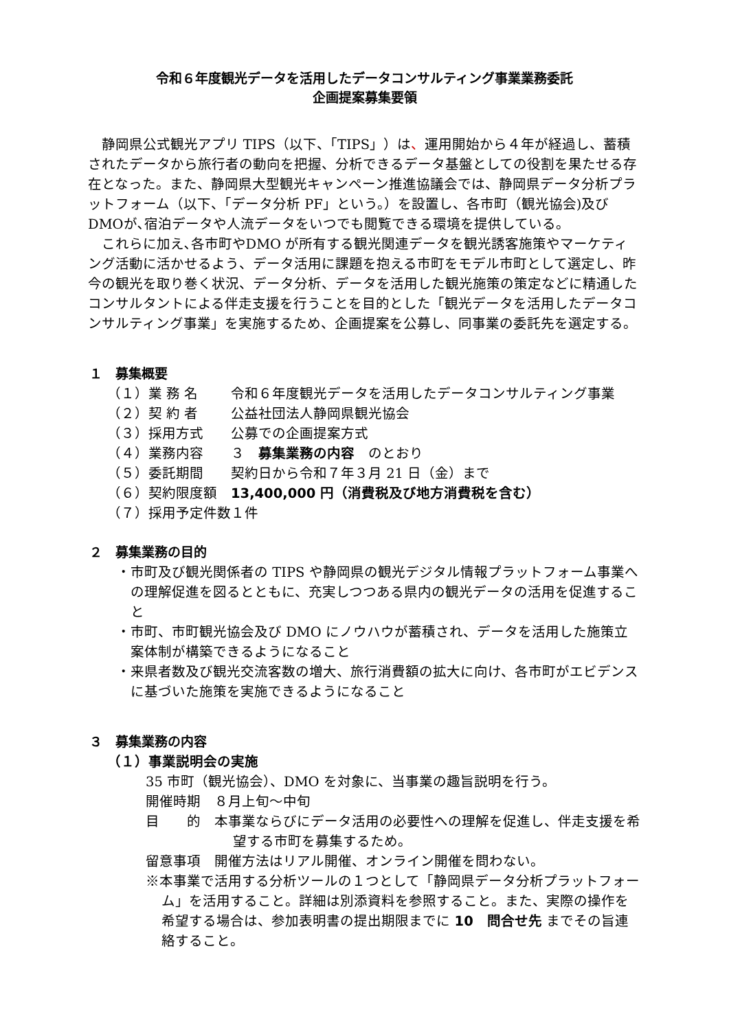令和６年度観光データを活用したデータコンサルティング事業業務委託
企画提案募集要領
静岡県公式観光アプリ TIPS（以下、「TIPS」）は、運用開始から４年が経過し、蓄積されたデータから旅行者の動向を把握、分析できるデータ基盤としての役割を果たせる存在となった。また、静岡県大型観光キャンペーン推進協議会では、静岡県データ分析プラットフォーム（以下、「データ分析 PF」という。）を設置し、各市町（観光協会)及びDMOが､宿泊データや人流データをいつでも閲覧できる環境を提供している。
これらに加え､各市町やDMO が所有する観光関連データを観光誘客施策やマーケティング活動に活かせるよう、データ活用に課題を抱える市町をモデル市町として選定し、昨今の観光を取り巻く状況、データ分析、データを活用した観光施策の策定などに精通したコンサルタントによる伴走支援を行うことを目的とした「観光データを活用したデータコンサルティング事業」を実施するため、企画提案を公募し、同事業の委託先を選定する。
１　募集概要
（１）業 務 名 令和６年度観光データを活用したデータコンサルティング事業
（２）契 約 者 公益社団法人静岡県観光協会
（３）採用方式 公募での企画提案方式
（４）業務内容 ３　募集業務の内容　のとおり
（５）委託期間 契約日から令和７年３月 21 日（金）まで
（６）契約限度額 13,400,000 円（消費税及び地方消費税を含む）
（７）採用予定件数 １件
２　募集業務の目的
・市町及び観光関係者の TIPS や静岡県の観光デジタル情報プラットフォーム事業への理解促進を図るとともに、充実しつつある県内の観光データの活用を促進すること
・市町、市町観光協会及び DMO にノウハウが蓄積され、データを活用した施策立案体制が構築できるようになること
・来県者数及び観光交流客数の増大、旅行消費額の拡大に向け、各市町がエビデンスに基づいた施策を実施できるようになること
３　募集業務の内容
（１）事業説明会の実施
35 市町（観光協会）、DMO を対象に、当事業の趣旨説明を行う。
開催時期　８月上旬～中旬
目　　的　本事業ならびにデータ活用の必要性への理解を促進し、伴走支援を希望する市町を募集するため。
留意事項　開催方法はリアル開催、オンライン開催を問わない。
※本事業で活用する分析ツールの１つとして「静岡県データ分析プラットフォーム」を活用すること。詳細は別添資料を参照すること。また、実際の操作を希望する場合は、参加表明書の提出期限までに 10　問合せ先 までその旨連絡すること。